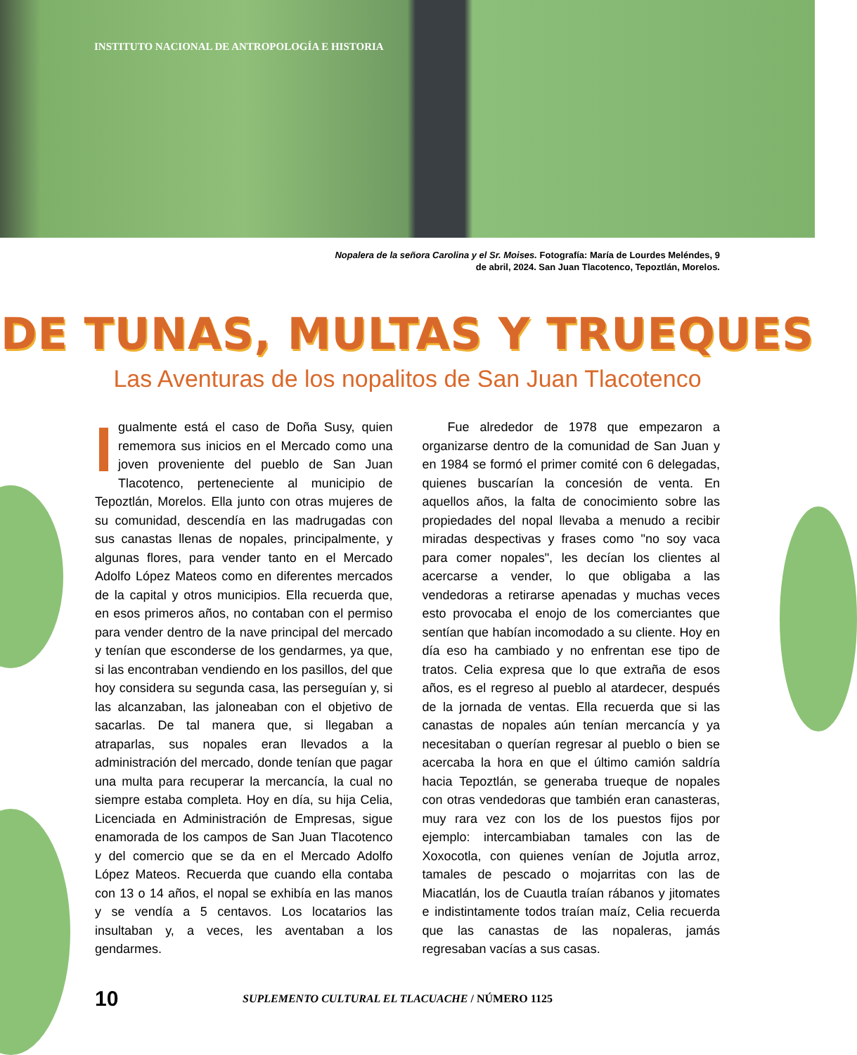INSTITUTO NACIONAL DE ANTROPOLOGÍA E HISTORIA
Nopalera de la señora Carolina y el Sr. Moises. Fotografía: María de Lourdes Meléndes, 9
de abril, 2024. San Juan Tlacotenco, Tepoztlán, Morelos.
DE TUNAS, MULTAS Y TRUEQUES
Las Aventuras de los nopalitos de San Juan Tlacotenco
Igualmente está el caso de Doña Susy, quien rememora sus inicios en el Mercado como una joven proveniente del pueblo de San Juan Tlacotenco, perteneciente al municipio de Tepoztlán, Morelos. Ella junto con otras mujeres de su comunidad, descendía en las madrugadas con sus canastas llenas de nopales, principalmente, y algunas flores, para vender tanto en el Mercado Adolfo López Mateos como en diferentes mercados de la capital y otros municipios. Ella recuerda que, en esos primeros años, no contaban con el permiso para vender dentro de la nave principal del mercado y tenían que esconderse de los gendarmes, ya que, si las encontraban vendiendo en los pasillos, del que hoy considera su segunda casa, las perseguían y, si las alcanzaban, las jaloneaban con el objetivo de sacarlas. De tal manera que, si llegaban a atraparlas, sus nopales eran llevados a la administración del mercado, donde tenían que pagar una multa para recuperar la mercancía, la cual no siempre estaba completa. Hoy en día, su hija Celia, Licenciada en Administración de Empresas, sigue enamorada de los campos de San Juan Tlacotenco y del comercio que se da en el Mercado Adolfo López Mateos. Recuerda que cuando ella contaba con 13 o 14 años, el nopal se exhibía en las manos y se vendía a 5 centavos. Los locatarios las insultaban y, a veces, les aventaban a los gendarmes.
  Fue alrededor de 1978 que empezaron a organizarse dentro de la comunidad de San Juan y en 1984 se formó el primer comité con 6 delegadas, quienes buscarían la concesión de venta. En aquellos años, la falta de conocimiento sobre las propiedades del nopal llevaba a menudo a recibir miradas despectivas y frases como "no soy vaca para comer nopales", les decían los clientes al acercarse a vender, lo que obligaba a las vendedoras a retirarse apenadas y muchas veces esto provocaba el enojo de los comerciantes que sentían que habían incomodado a su cliente. Hoy en día eso ha cambiado y no enfrentan ese tipo de tratos. Celia expresa que lo que extraña de esos años, es el regreso al pueblo al atardecer, después de la jornada de ventas. Ella recuerda que si las canastas de nopales aún tenían mercancía y ya necesitaban o querían regresar al pueblo o bien se acercaba la hora en que el último camión saldría hacia Tepoztlán, se generaba trueque de nopales con otras vendedoras que también eran canasteras, muy rara vez con los de los puestos fijos por ejemplo: intercambiaban tamales con las de Xoxocotla, con quienes venían de Jojutla arroz, tamales de pescado o mojarritas con las de Miacatlán, los de Cuautla traían rábanos y jitomates e indistintamente todos traían maíz, Celia recuerda que las canastas de las nopaleras, jamás regresaban vacías a sus casas.
10 SUPLEMENTO CULTURAL EL TLACUACHE / NÚMERO 1125